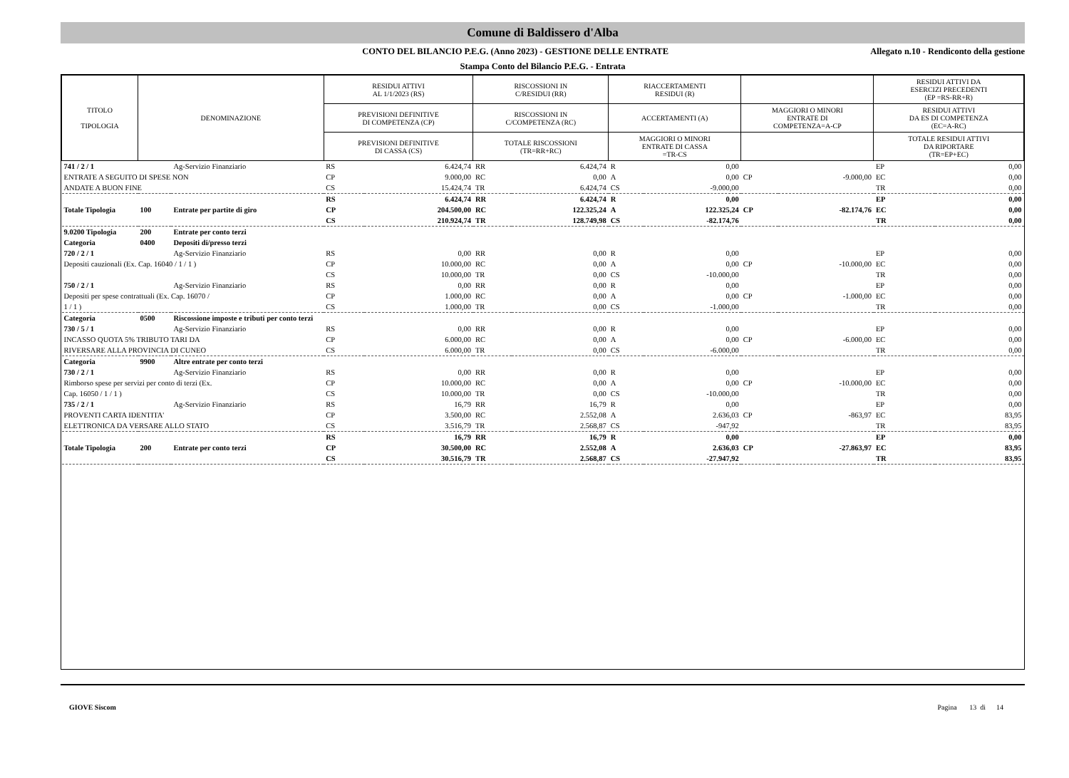Comune di Baldissero d'Alba
CONTO DEL BILANCIO P.E.G. (Anno 2023) - GESTIONE DELLE ENTRATE
Allegato n.10 - Rendiconto della gestione
Stampa Conto del Bilancio P.E.G. - Entrata
| TITOLO TIPOLOGIA | DENOMINAZIONE | | | RESIDUI ATTIVI AL 1/1/2023 (RS) | | RISCOSSIONI IN C/RESIDUI (RR) | | RIACCERTAMENTI RESIDUI (R) | | | | RESIDUI ATTIVI DA ESERCIZI PRECEDENTI (EP =RS-RR+R) | |
| --- | --- | --- | --- | --- | --- | --- | --- | --- | --- | --- | --- | --- | --- |
| | | | | PREVISIONI DEFINITIVE DI COMPETENZA (CP) | | RISCOSSIONI IN C/COMPETENZA (RC) | | ACCERTAMENTI (A) | | MAGGIORI O MINORI ENTRATE DI COMPETENZA=A-CP | | RESIDUI ATTIVI DA ES DI COMPETENZA (EC=A-RC) | |
| | | | | PREVISIONI DEFINITIVE DI CASSA (CS) | | TOTALE RISCOSSIONI (TR=RR+RC) | | MAGGIORI O MINORI ENTRATE DI CASSA =TR-CS | | | | TOTALE RESIDUI ATTIVI DA RIPORTARE (TR=EP+EC) | |
| 741 / 2 / 1 | | | Ag-Servizio Finanziario | RS | 6.424,74 | RR | 6.424,74 | R | 0,00 | | | EP | 0,00 |
| ENTRATE A SEGUITO DI SPESE NON | | | | CP | 9.000,00 | RC | 0,00 | A | 0,00 | CP | -9.000,00 | EC | 0,00 |
| ANDATE A BUON FINE | | | | CS | 15.424,74 | TR | 6.424,74 | CS | -9.000,00 | | | TR | 0,00 |
| | | | | RS | 6.424,74 | RR | 6.424,74 | R | 0,00 | | | EP | 0,00 |
| Totale Tipologia | 100 | Entrate per partite di giro | | CP | 204.500,00 | RC | 122.325,24 | A | 122.325,24 | CP | -82.174,76 | EC | 0,00 |
| | | | | CS | 210.924,74 | TR | 128.749,98 | CS | -82.174,76 | | | TR | 0,00 |
| 9.0200 Tipologia | 200 | Entrate per conto terzi | | | | | | | | | | | |
| Categoria | 0400 | Depositi di/presso terzi | | | | | | | | | | | |
| 720 / 2 / 1 | | | Ag-Servizio Finanziario | RS | 0,00 | RR | 0,00 | R | 0,00 | | | EP | 0,00 |
| Depositi cauzionali (Ex. Cap. 16040 / 1 / 1 ) | | | | CP | 10.000,00 | RC | 0,00 | A | 0,00 | CP | -10.000,00 | EC | 0,00 |
| | | | | CS | 10.000,00 | TR | 0,00 | CS | -10.000,00 | | | TR | 0,00 |
| 750 / 2 / 1 | | | Ag-Servizio Finanziario | RS | 0,00 | RR | 0,00 | R | 0,00 | | | EP | 0,00 |
| Depositi per spese contrattuali (Ex. Cap. 16070 / | | | | CP | 1.000,00 | RC | 0,00 | A | 0,00 | CP | -1.000,00 | EC | 0,00 |
| 1 / 1 ) | | | | CS | 1.000,00 | TR | 0,00 | CS | -1.000,00 | | | TR | 0,00 |
| Categoria | 0500 | Riscossione imposte e tributi per conto terzi | | | | | | | | | | | |
| 730 / 5 / 1 | | | Ag-Servizio Finanziario | RS | 0,00 | RR | 0,00 | R | 0,00 | | | EP | 0,00 |
| INCASSO QUOTA 5% TRIBUTO TARI DA | | | | CP | 6.000,00 | RC | 0,00 | A | 0,00 | CP | -6.000,00 | EC | 0,00 |
| RIVERSARE ALLA PROVINCIA DI CUNEO | | | | CS | 6.000,00 | TR | 0,00 | CS | -6.000,00 | | | TR | 0,00 |
| Categoria | 9900 | Altre entrate per conto terzi | | | | | | | | | | | |
| 730 / 2 / 1 | | | Ag-Servizio Finanziario | RS | 0,00 | RR | 0,00 | R | 0,00 | | | EP | 0,00 |
| Rimborso spese per servizi per conto di terzi (Ex. | | | | CP | 10.000,00 | RC | 0,00 | A | 0,00 | CP | -10.000,00 | EC | 0,00 |
| Cap. 16050 / 1 / 1 ) | | | | CS | 10.000,00 | TR | 0,00 | CS | -10.000,00 | | | TR | 0,00 |
| 735 / 2 / 1 | | | Ag-Servizio Finanziario | RS | 16,79 | RR | 16,79 | R | 0,00 | | | EP | 0,00 |
| PROVENTI CARTA IDENTITA' | | | | CP | 3.500,00 | RC | 2.552,08 | A | 2.636,03 | CP | -863,97 | EC | 83,95 |
| ELETTRONICA DA VERSARE ALLO STATO | | | | CS | 3.516,79 | TR | 2.568,87 | CS | -947,92 | | | TR | 83,95 |
| | | | | RS | 16,79 | RR | 16,79 | R | 0,00 | | | EP | 0,00 |
| Totale Tipologia | 200 | Entrate per conto terzi | | CP | 30.500,00 | RC | 2.552,08 | A | 2.636,03 | CP | -27.863,97 | EC | 83,95 |
| | | | | CS | 30.516,79 | TR | 2.568,87 | CS | -27.947,92 | | | TR | 83,95 |
GIOVE Siscom Pagina 13 di 14